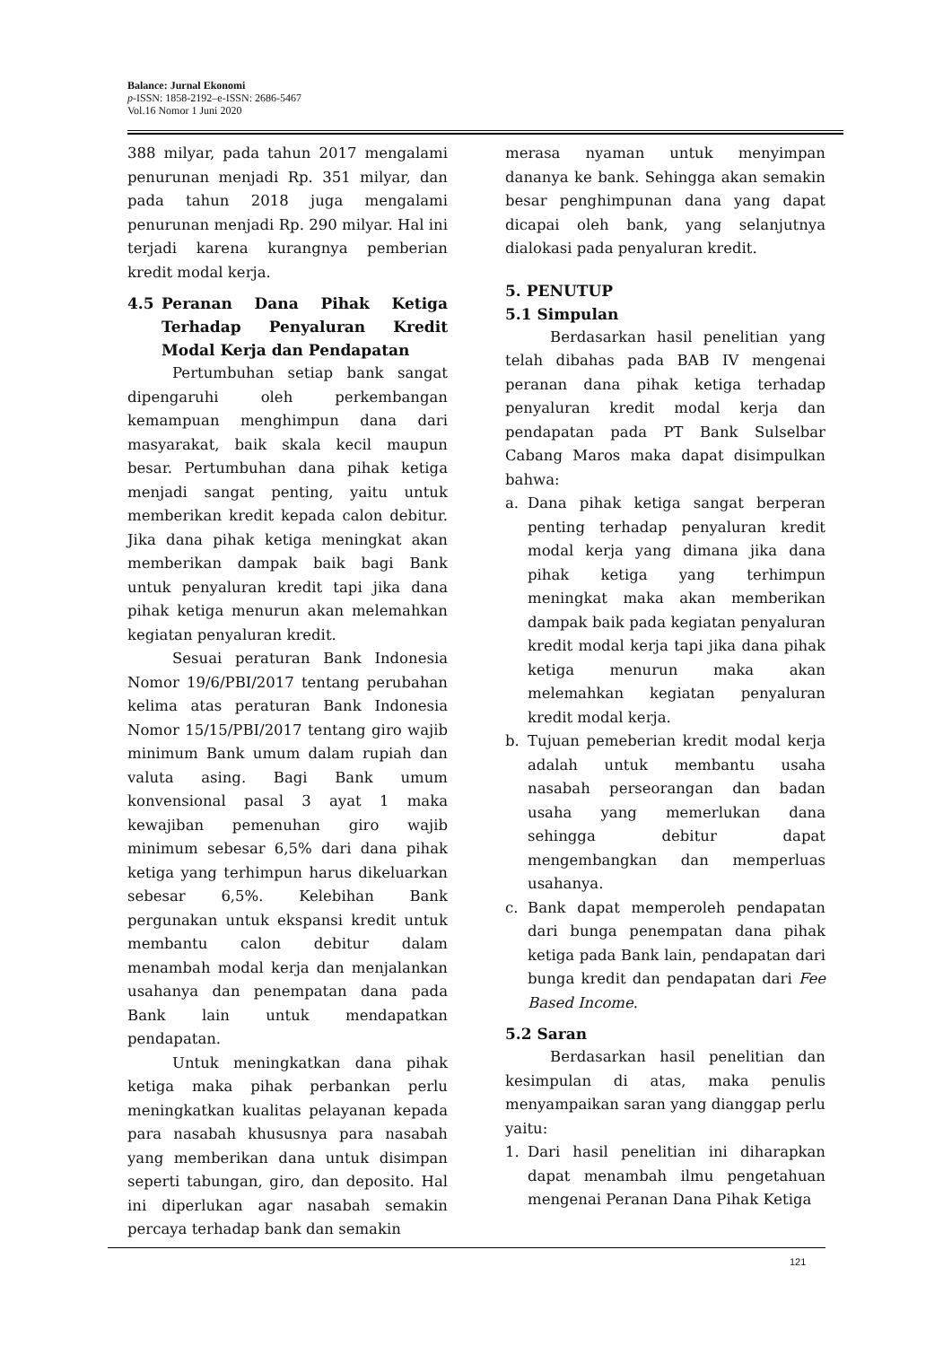Balance: Jurnal Ekonomi
p-ISSN: 1858-2192–e-ISSN: 2686-5467
Vol.16 Nomor 1 Juni 2020
388 milyar, pada tahun 2017 mengalami penurunan menjadi Rp. 351 milyar, dan pada tahun 2018 juga mengalami penurunan menjadi Rp. 290 milyar. Hal ini terjadi karena kurangnya pemberian kredit modal kerja.
4.5 Peranan Dana Pihak Ketiga Terhadap Penyaluran Kredit Modal Kerja dan Pendapatan
Pertumbuhan setiap bank sangat dipengaruhi oleh perkembangan kemampuan menghimpun dana dari masyarakat, baik skala kecil maupun besar. Pertumbuhan dana pihak ketiga menjadi sangat penting, yaitu untuk memberikan kredit kepada calon debitur. Jika dana pihak ketiga meningkat akan memberikan dampak baik bagi Bank untuk penyaluran kredit tapi jika dana pihak ketiga menurun akan melemahkan kegiatan penyaluran kredit.
Sesuai peraturan Bank Indonesia Nomor 19/6/PBI/2017 tentang perubahan kelima atas peraturan Bank Indonesia Nomor 15/15/PBI/2017 tentang giro wajib minimum Bank umum dalam rupiah dan valuta asing. Bagi Bank umum konvensional pasal 3 ayat 1 maka kewajiban pemenuhan giro wajib minimum sebesar 6,5% dari dana pihak ketiga yang terhimpun harus dikeluarkan sebesar 6,5%. Kelebihan Bank pergunakan untuk ekspansi kredit untuk membantu calon debitur dalam menambah modal kerja dan menjalankan usahanya dan penempatan dana pada Bank lain untuk mendapatkan pendapatan.
Untuk meningkatkan dana pihak ketiga maka pihak perbankan perlu meningkatkan kualitas pelayanan kepada para nasabah khususnya para nasabah yang memberikan dana untuk disimpan seperti tabungan, giro, dan deposito. Hal ini diperlukan agar nasabah semakin percaya terhadap bank dan semakin
merasa nyaman untuk menyimpan dananya ke bank. Sehingga akan semakin besar penghimpunan dana yang dapat dicapai oleh bank, yang selanjutnya dialokasi pada penyaluran kredit.
5. PENUTUP
5.1 Simpulan
Berdasarkan hasil penelitian yang telah dibahas pada BAB IV mengenai peranan dana pihak ketiga terhadap penyaluran kredit modal kerja dan pendapatan pada PT Bank Sulselbar Cabang Maros maka dapat disimpulkan bahwa:
a. Dana pihak ketiga sangat berperan penting terhadap penyaluran kredit modal kerja yang dimana jika dana pihak ketiga yang terhimpun meningkat maka akan memberikan dampak baik pada kegiatan penyaluran kredit modal kerja tapi jika dana pihak ketiga menurun maka akan melemahkan kegiatan penyaluran kredit modal kerja.
b. Tujuan pemeberian kredit modal kerja adalah untuk membantu usaha nasabah perseorangan dan badan usaha yang memerlukan dana sehingga debitur dapat mengembangkan dan memperluas usahanya.
c. Bank dapat memperoleh pendapatan dari bunga penempatan dana pihak ketiga pada Bank lain, pendapatan dari bunga kredit dan pendapatan dari Fee Based Income.
5.2 Saran
Berdasarkan hasil penelitian dan kesimpulan di atas, maka penulis menyampaikan saran yang dianggap perlu yaitu:
1. Dari hasil penelitian ini diharapkan dapat menambah ilmu pengetahuan mengenai Peranan Dana Pihak Ketiga
121